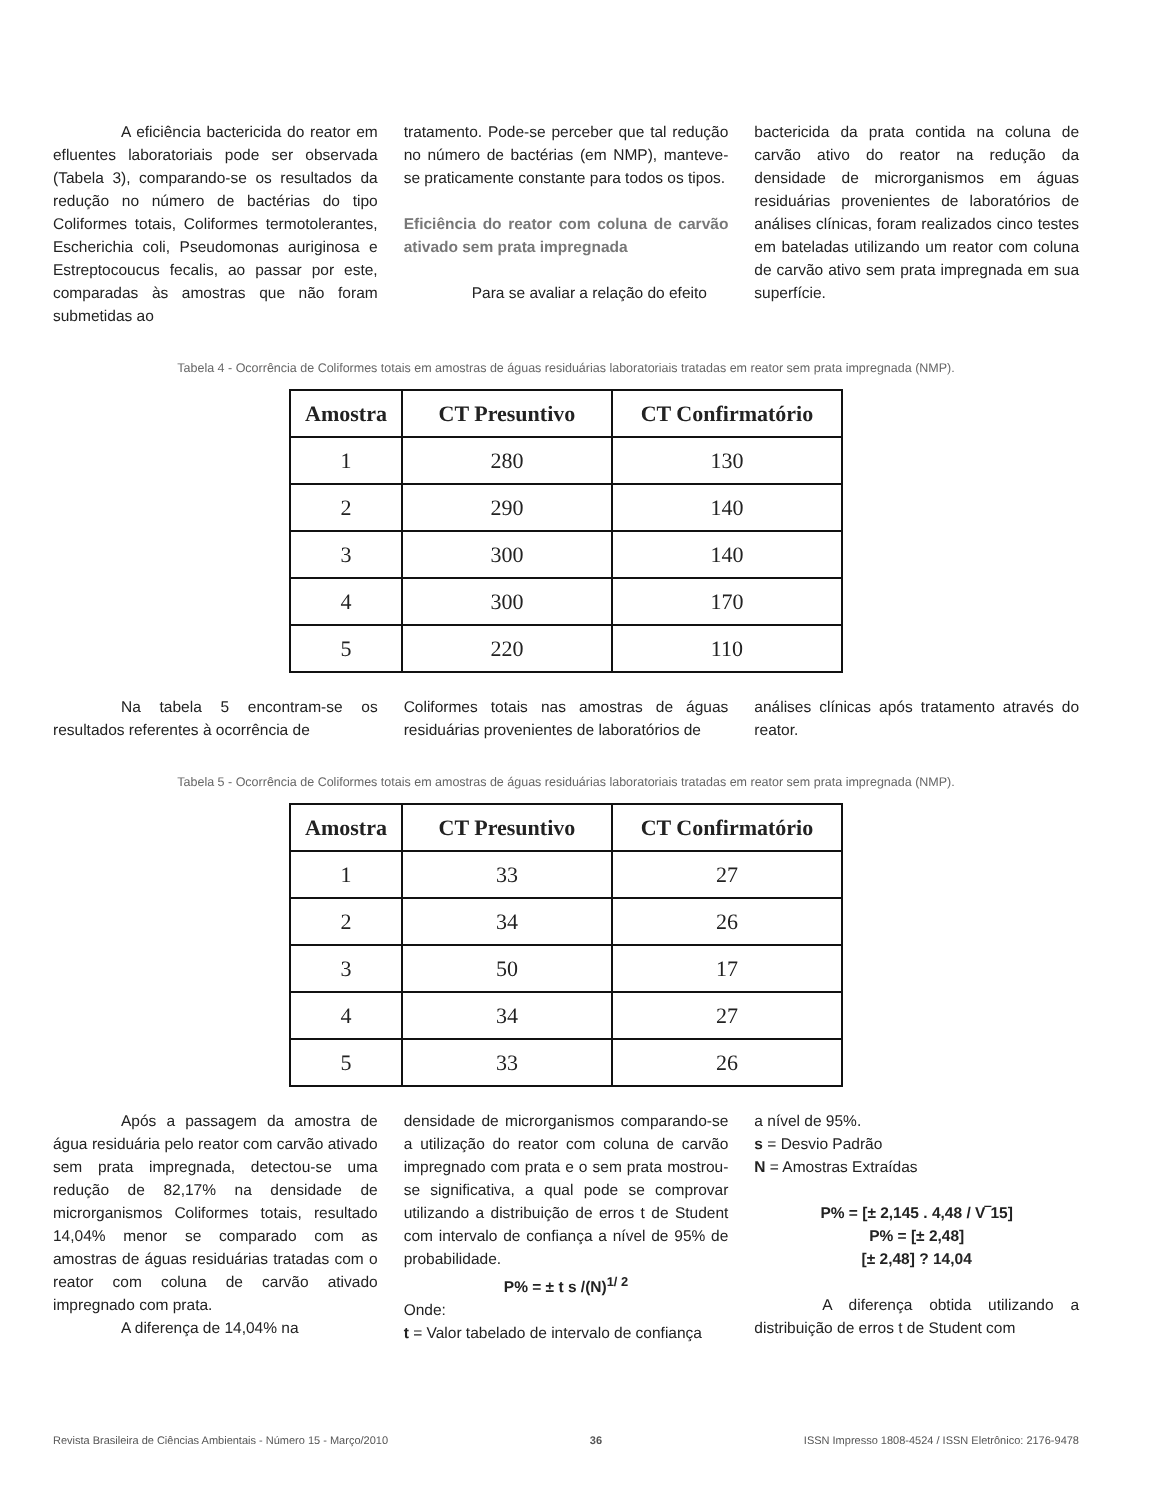A eficiência bactericida do reator em efluentes laboratoriais pode ser observada (Tabela 3), comparando-se os resultados da redução no número de bactérias do tipo Coliformes totais, Coliformes termotolerantes, Escherichia coli, Pseudomonas auriginosa e Estreptocoucus fecalis, ao passar por este, comparadas às amostras que não foram submetidas ao
tratamento. Pode-se perceber que tal redução no número de bactérias (em NMP), manteve-se praticamente constante para todos os tipos.
Eficiência do reator com coluna de carvão ativado sem prata impregnada
Para se avaliar a relação do efeito
bactericida da prata contida na coluna de carvão ativo do reator na redução da densidade de microrganismos em águas residuárias provenientes de laboratórios de análises clínicas, foram realizados cinco testes em bateladas utilizando um reator com coluna de carvão ativo sem prata impregnada em sua superfície.
Tabela 4 - Ocorrência de Coliformes totais em amostras de águas residuárias laboratoriais tratadas em reator sem prata impregnada (NMP).
| Amostra | CT Presuntivo | CT Confirmatório |
| --- | --- | --- |
| 1 | 280 | 130 |
| 2 | 290 | 140 |
| 3 | 300 | 140 |
| 4 | 300 | 170 |
| 5 | 220 | 110 |
Na tabela 5 encontram-se os resultados referentes à ocorrência de
Coliformes totais nas amostras de águas residuárias provenientes de laboratórios de
análises clínicas após tratamento através do reator.
Tabela 5 - Ocorrência de Coliformes totais em amostras de águas residuárias laboratoriais tratadas em reator sem prata impregnada (NMP).
| Amostra | CT Presuntivo | CT Confirmatório |
| --- | --- | --- |
| 1 | 33 | 27 |
| 2 | 34 | 26 |
| 3 | 50 | 17 |
| 4 | 34 | 27 |
| 5 | 33 | 26 |
Após a passagem da amostra de água residuária pelo reator com carvão ativado sem prata impregnada, detectou-se uma redução de 82,17% na densidade de microrganismos Coliformes totais, resultado 14,04% menor se comparado com as amostras de águas residuárias tratadas com o reator com coluna de carvão ativado impregnado com prata.
A diferença de 14,04% na
densidade de microrganismos comparando-se a utilização do reator com coluna de carvão impregnado com prata e o sem prata mostrou-se significativa, a qual pode se comprovar utilizando a distribuição de erros t de Student com intervalo de confiança a nível de 95% de probabilidade.
P% = ± t s /(N)<sup>1/ 2</sup>
Onde:
t = Valor tabelado de intervalo de confiança
a nível de 95%.
s = Desvio Padrão
N = Amostras Extraídas
P% = [± 2,145 . 4,48 / V‾15]
P% = [± 2,48]
[± 2,48] ? 14,04
A diferença obtida utilizando a distribuição de erros t de Student com
Revista Brasileira de Ciências Ambientais - Número 15 - Março/2010 36 ISSN Impresso 1808-4524 / ISSN Eletrônico: 2176-9478